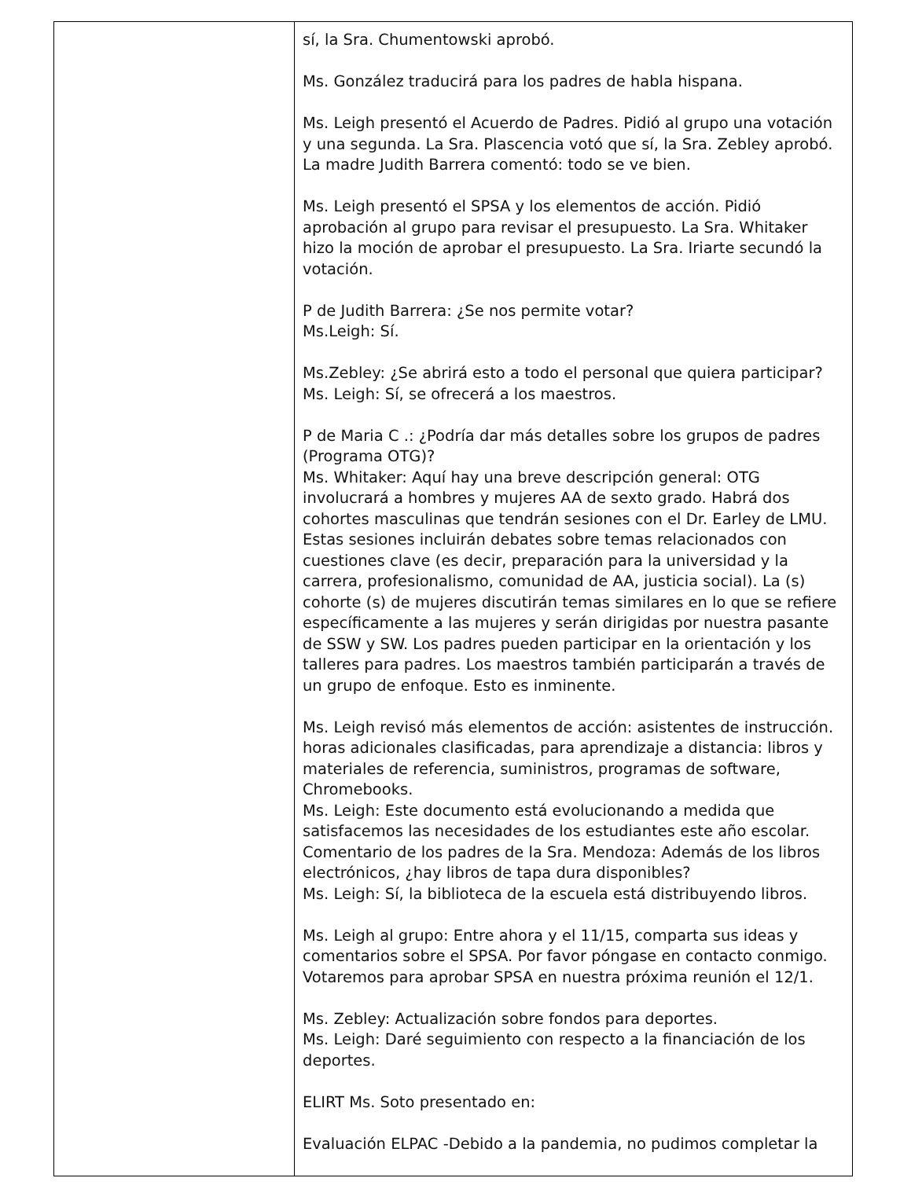| | sí, la Sra. Chumentowski aprobó. Ms. González traducirá para los padres de habla hispana. Ms. Leigh presentó el Acuerdo de Padres. Pidió al grupo una votación y una segunda. La Sra. Plascencia votó que sí, la Sra. Zebley aprobó. La madre Judith Barrera comentó: todo se ve bien. Ms. Leigh presentó el SPSA y los elementos de acción. Pidió aprobación al grupo para revisar el presupuesto. La Sra. Whitaker hizo la moción de aprobar el presupuesto. La Sra. Iriarte secundó la votación. P de Judith Barrera: ¿Se nos permite votar? Ms.Leigh: Sí. Ms.Zebley: ¿Se abrirá esto a todo el personal que quiera participar? Ms. Leigh: Sí, se ofrecerá a los maestros. P de Maria C .: ¿Podría dar más detalles sobre los grupos de padres (Programa OTG)? Ms. Whitaker: Aquí hay una breve descripción general: OTG involucrará a hombres y mujeres AA de sexto grado. Habrá dos cohortes masculinas que tendrán sesiones con el Dr. Earley de LMU. Estas sesiones incluirán debates sobre temas relacionados con cuestiones clave (es decir, preparación para la universidad y la carrera, profesionalismo, comunidad de AA, justicia social). La (s) cohorte (s) de mujeres discutirán temas similares en lo que se refiere específicamente a las mujeres y serán dirigidas por nuestra pasante de SSW y SW. Los padres pueden participar en la orientación y los talleres para padres. Los maestros también participarán a través de un grupo de enfoque. Esto es inminente. Ms. Leigh revisó más elementos de acción: asistentes de instrucción. horas adicionales clasificadas, para aprendizaje a distancia: libros y materiales de referencia, suministros, programas de software, Chromebooks. Ms. Leigh: Este documento está evolucionando a medida que satisfacemos las necesidades de los estudiantes este año escolar. Comentario de los padres de la Sra. Mendoza: Además de los libros electrónicos, ¿hay libros de tapa dura disponibles? Ms. Leigh: Sí, la biblioteca de la escuela está distribuyendo libros. Ms. Leigh al grupo: Entre ahora y el 11/15, comparta sus ideas y comentarios sobre el SPSA. Por favor póngase en contacto conmigo. Votaremos para aprobar SPSA en nuestra próxima reunión el 12/1. Ms. Zebley: Actualización sobre fondos para deportes. Ms. Leigh: Daré seguimiento con respecto a la financiación de los deportes. ELIRT Ms. Soto presentado en: Evaluación ELPAC -Debido a la pandemia, no pudimos completar la |